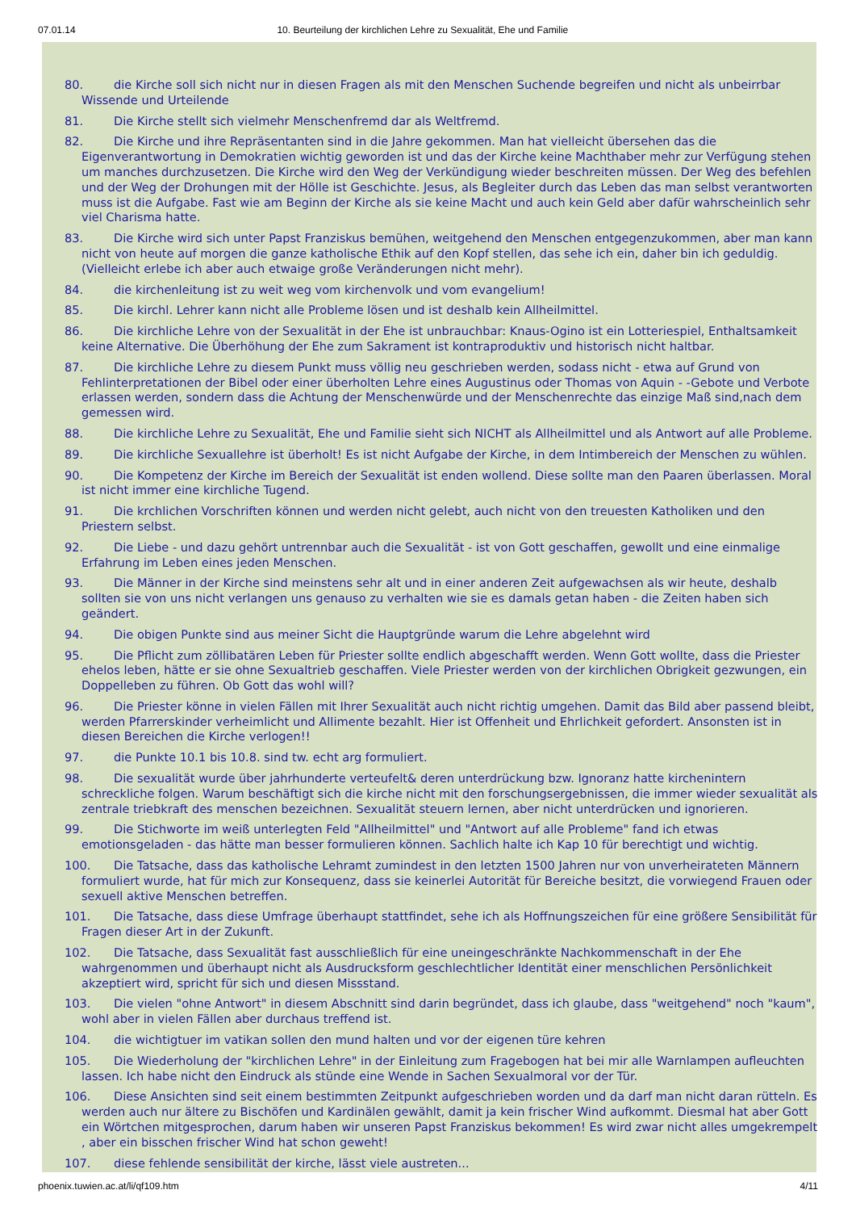07.01.14 10. Beurteilung der kirchlichen Lehre zu Sexualität, Ehe und Familie
80. die Kirche soll sich nicht nur in diesen Fragen als mit den Menschen Suchende begreifen und nicht als unbeirrbar Wissende und Urteilende
81. Die Kirche stellt sich vielmehr Menschenfremd dar als Weltfremd.
82. Die Kirche und ihre Repräsentanten sind in die Jahre gekommen. Man hat vielleicht übersehen das die Eigenverantwortung in Demokratien wichtig geworden ist und das der Kirche keine Machthaber mehr zur Verfügung stehen um manches durchzusetzen. Die Kirche wird den Weg der Verkündigung wieder beschreiten müssen. Der Weg des befehlen und der Weg der Drohungen mit der Hölle ist Geschichte. Jesus, als Begleiter durch das Leben das man selbst verantworten muss ist die Aufgabe. Fast wie am Beginn der Kirche als sie keine Macht und auch kein Geld aber dafür wahrscheinlich sehr viel Charisma hatte.
83. Die Kirche wird sich unter Papst Franziskus bemühen, weitgehend den Menschen entgegenzukommen, aber man kann nicht von heute auf morgen die ganze katholische Ethik auf den Kopf stellen, das sehe ich ein, daher bin ich geduldig. (Vielleicht erlebe ich aber auch etwaige große Veränderungen nicht mehr).
84. die kirchenleitung ist zu weit weg vom kirchenvolk und vom evangelium!
85. Die kirchl. Lehrer kann nicht alle Probleme lösen und ist deshalb kein Allheilmittel.
86. Die kirchliche Lehre von der Sexualität in der Ehe ist unbrauchbar: Knaus-Ogino ist ein Lotteriespiel, Enthaltsamkeit keine Alternative. Die Überhöhung der Ehe zum Sakrament ist kontraproduktiv und historisch nicht haltbar.
87. Die kirchliche Lehre zu diesem Punkt muss völlig neu geschrieben werden, sodass nicht - etwa auf Grund von Fehlinterpretationen der Bibel oder einer überholten Lehre eines Augustinus oder Thomas von Aquin - -Gebote und Verbote erlassen werden, sondern dass die Achtung der Menschenwürde und der Menschenrechte das einzige Maß sind,nach dem gemessen wird.
88. Die kirchliche Lehre zu Sexualität, Ehe und Familie sieht sich NICHT als Allheilmittel und als Antwort auf alle Probleme.
89. Die kirchliche Sexuallehre ist überholt! Es ist nicht Aufgabe der Kirche, in dem Intimbereich der Menschen zu wühlen.
90. Die Kompetenz der Kirche im Bereich der Sexualität ist enden wollend. Diese sollte man den Paaren überlassen. Moral ist nicht immer eine kirchliche Tugend.
91. Die krchlichen Vorschriften können und werden nicht gelebt, auch nicht von den treuesten Katholiken und den Priestern selbst.
92. Die Liebe - und dazu gehört untrennbar auch die Sexualität - ist von Gott geschaffen, gewollt und eine einmalige Erfahrung im Leben eines jeden Menschen.
93. Die Männer in der Kirche sind meinstens sehr alt und in einer anderen Zeit aufgewachsen als wir heute, deshalb sollten sie von uns nicht verlangen uns genauso zu verhalten wie sie es damals getan haben - die Zeiten haben sich geändert.
94. Die obigen Punkte sind aus meiner Sicht die Hauptgründe warum die Lehre abgelehnt wird
95. Die Pflicht zum zöllibatären Leben für Priester sollte endlich abgeschafft werden. Wenn Gott wollte, dass die Priester ehelos leben, hätte er sie ohne Sexualtrieb geschaffen. Viele Priester werden von der kirchlichen Obrigkeit gezwungen, ein Doppelleben zu führen. Ob Gott das wohl will?
96. Die Priester könne in vielen Fällen mit Ihrer Sexualität auch nicht richtig umgehen. Damit das Bild aber passend bleibt, werden Pfarrerskinder verheimlicht und Allimente bezahlt. Hier ist Offenheit und Ehrlichkeit gefordert. Ansonsten ist in diesen Bereichen die Kirche verlogen!!
97. die Punkte 10.1 bis 10.8. sind tw. echt arg formuliert.
98. Die sexualität wurde über jahrhunderte verteufelt& deren unterdrückung bzw. Ignoranz hatte kirchenintern schreckliche folgen. Warum beschäftigt sich die kirche nicht mit den forschungsergebnissen, die immer wieder sexualität als zentrale triebkraft des menschen bezeichnen. Sexualität steuern lernen, aber nicht unterdrücken und ignorieren.
99. Die Stichworte im weiß unterlegten Feld "Allheilmittel" und "Antwort auf alle Probleme" fand ich etwas emotionsgeladen - das hätte man besser formulieren können. Sachlich halte ich Kap 10 für berechtigt und wichtig.
100. Die Tatsache, dass das katholische Lehramt zumindest in den letzten 1500 Jahren nur von unverheirateten Männern formuliert wurde, hat für mich zur Konsequenz, dass sie keinerlei Autorität für Bereiche besitzt, die vorwiegend Frauen oder sexuell aktive Menschen betreffen.
101. Die Tatsache, dass diese Umfrage überhaupt stattfindet, sehe ich als Hoffnungszeichen für eine größere Sensibilität für Fragen dieser Art in der Zukunft.
102. Die Tatsache, dass Sexualität fast ausschließlich für eine uneingeschränkte Nachkommenschaft in der Ehe wahrgenommen und überhaupt nicht als Ausdrucksform geschlechtlicher Identität einer menschlichen Persönlichkeit akzeptiert wird, spricht für sich und diesen Missstand.
103. Die vielen "ohne Antwort" in diesem Abschnitt sind darin begründet, dass ich glaube, dass "weitgehend" noch "kaum", wohl aber in vielen Fällen aber durchaus treffend ist.
104. die wichtigtuer im vatikan sollen den mund halten und vor der eigenen türe kehren
105. Die Wiederholung der "kirchlichen Lehre" in der Einleitung zum Fragebogen hat bei mir alle Warnlampen aufleuchten lassen. Ich habe nicht den Eindruck als stünde eine Wende in Sachen Sexualmoral vor der Tür.
106. Diese Ansichten sind seit einem bestimmten Zeitpunkt aufgeschrieben worden und da darf man nicht daran rütteln. Es werden auch nur ältere zu Bischöfen und Kardinälen gewählt, damit ja kein frischer Wind aufkommt. Diesmal hat aber Gott ein Wörtchen mitgesprochen, darum haben wir unseren Papst Franziskus bekommen! Es wird zwar nicht alles umgekrempelt , aber ein bisschen frischer Wind hat schon geweht!
107. diese fehlende sensibilität der kirche, lässt viele austreten...
phoenix.tuwien.ac.at/li/qf109.htm 4/11